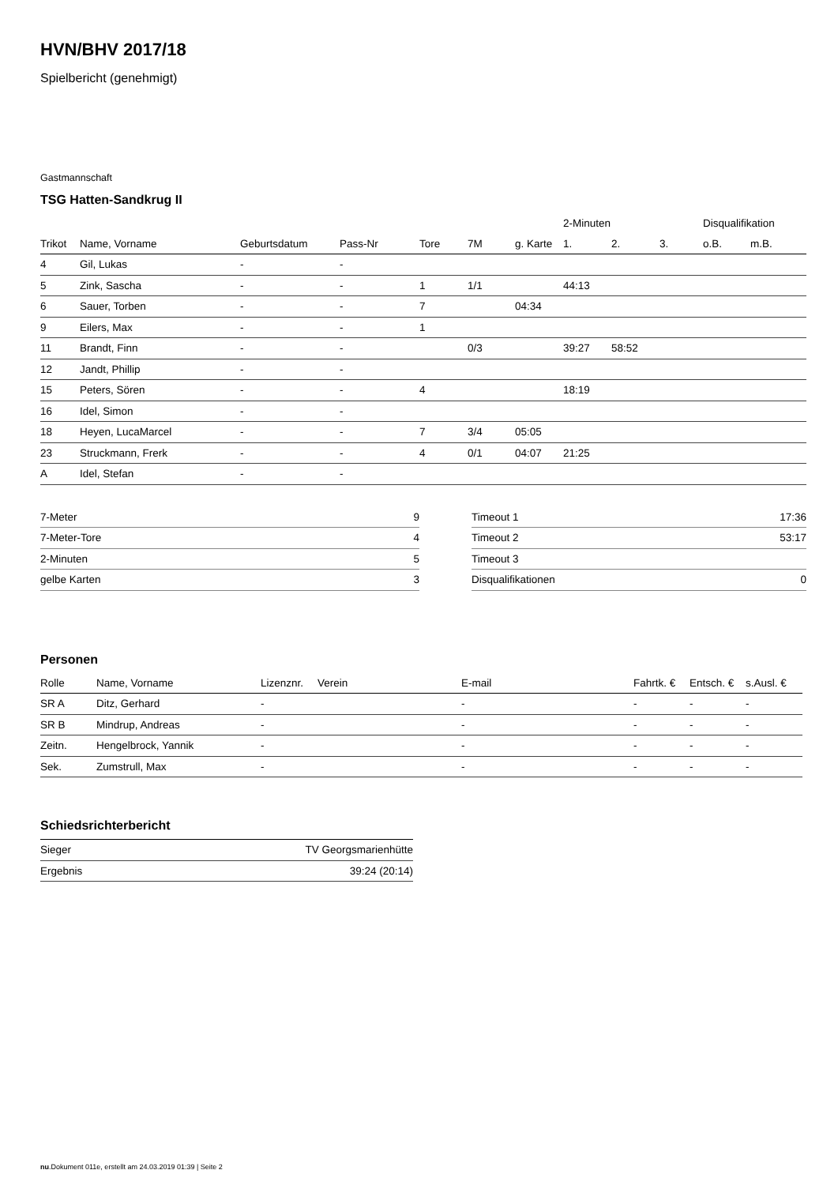HVN/BHV 2017/18
Spielbericht (genehmigt)
Gastmannschaft
TSG Hatten-Sandkrug II
| | | | | | | | 2-Minuten | | | Disqualifikation | |
| --- | --- | --- | --- | --- | --- | --- | --- | --- | --- | --- | --- |
| Trikot | Name, Vorname | Geburtsdatum | Pass-Nr | Tore | 7M | g. Karte | 1. | 2. | 3. | o.B. | m.B. |
| 4 | Gil, Lukas | - | - | | | | | | | | |
| 5 | Zink, Sascha | - | - | 1 | 1/1 | | 44:13 | | | | |
| 6 | Sauer, Torben | - | - | 7 | | 04:34 | | | | | |
| 9 | Eilers, Max | - | - | 1 | | | | | | | |
| 11 | Brandt, Finn | - | - | | 0/3 | | 39:27 | 58:52 | | | |
| 12 | Jandt, Phillip | - | - | | | | | | | | |
| 15 | Peters, Sören | - | - | 4 | | | 18:19 | | | | |
| 16 | Idel, Simon | - | - | | | | | | | | |
| 18 | Heyen, LucaMarcel | - | - | 7 | 3/4 | 05:05 | | | | | |
| 23 | Struckmann, Frerk | - | - | 4 | 0/1 | 04:07 | 21:25 | | | | |
| A | Idel, Stefan | - | - | | | | | | | | |
| 7-Meter | 9 |
| 7-Meter-Tore | 4 |
| 2-Minuten | 5 |
| gelbe Karten | 3 |
| Timeout 1 | 17:36 |
| Timeout 2 | 53:17 |
| Timeout 3 | |
| Disqualifikationen | 0 |
Personen
| Rolle | Name, Vorname | Lizenznr. | Verein | E-mail | Fahrtk. € | Entsch. € | s.Ausl. € |
| --- | --- | --- | --- | --- | --- | --- | --- |
| SR A | Ditz, Gerhard | - | | - | - | - | - |
| SR B | Mindrup, Andreas | - | | - | - | - | - |
| Zeitn. | Hengelbrock, Yannik | - | | - | - | - | - |
| Sek. | Zumstrull, Max | - | | - | - | - | - |
Schiedsrichterbericht
| Sieger | TV Georgsmarienhütte |
| Ergebnis | 39:24 (20:14) |
nu.Dokument 011e, erstellt am 24.03.2019 01:39 | Seite 2